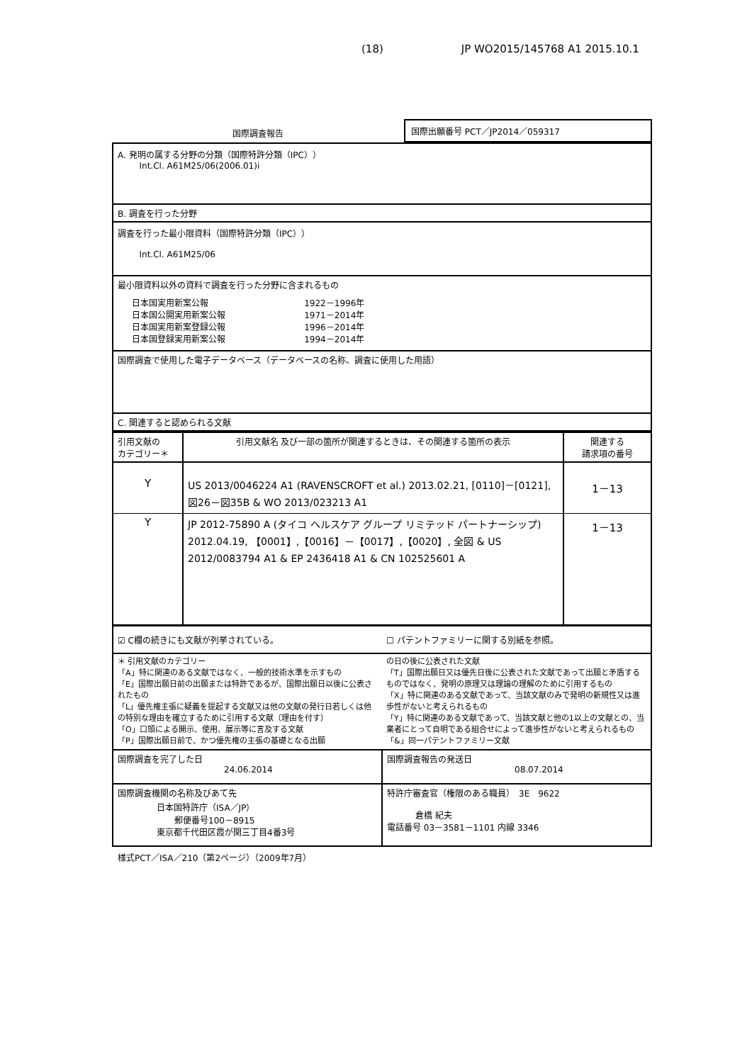(18) JP WO2015/145768 A1 2015.10.1
| 国際調査報告 | 国際出願番号 PCT／JP2014／059317 |
| A. 発明の属する分野の分類（国際特許分類（IPC）） Int.Cl. A61M25/06(2006.01)i |
| B. 調査を行った分野 |
| 調査を行った最小限資料（国際特許分類（IPC）） Int.Cl. A61M25/06 |
| 最小限資料以外の資料で調査を行った分野に含まれるもの / 日本国実用新案公報 / 1922－1996年 / / 日本国公開実用新案公報 / 1971－2014年 / / 日本国実用新案登録公報 / 1996－2014年 / / 日本国登録実用新案公報 / 1994－2014年 / |
| 国際調査で使用した電子データベース（データベースの名称、調査に使用した用語） |
| C. 関連すると認められる文献 |
| 引用文献の カテゴリー＊ | 引用文献名 及び一部の箇所が関連するときは、その関連する箇所の表示 | 関連する 請求項の番号 |
| --- | --- | --- |
| Y | US 2013/0046224 A1 (RAVENSCROFT et al.) 2013.02.21, [0110]－[0121], 図26－図35B & WO 2013/023213 A1 | 1－13 |
| Y | JP 2012-75890 A (タイコ ヘルスケア グループ リミテッド パートナーシップ) 2012.04.19, 【0001】,【0016】－【0017】,【0020】, 全図 & US 2012/0083794 A1 & EP 2436418 A1 & CN 102525601 A | 1－13 |
| ☑ C欄の続きにも文献が列挙されている。 | ☐ パテントファミリーに関する別紙を参照。 |
| ＊ 引用文献のカテゴリー 「A」特に関連のある文献ではなく、一般的技術水準を示すもの 「E」国際出願日前の出願または特許であるが、国際出願日以後に公表されたもの 「L」優先権主張に疑義を提起する文献又は他の文献の発行日若しくは他の特別な理由を確立するために引用する文献（理由を付す） 「O」口頭による開示、使用、展示等に言及する文献 「P」国際出願日前で、かつ優先権の主張の基礎となる出願 | の日の後に公表された文献 「T」国際出願日又は優先日後に公表された文献であって出願と矛盾するものではなく、発明の原理又は理論の理解のために引用するもの 「X」特に関連のある文献であって、当該文献のみで発明の新規性又は進歩性がないと考えられるもの 「Y」特に関連のある文献であって、当該文献と他の1以上の文献との、当業者にとって自明である組合せによって進歩性がないと考えられるもの 「&」同一パテントファミリー文献 |
| 国際調査を完了した日 24.06.2014 | 国際調査報告の発送日 08.07.2014 |
| 国際調査機関の名称及びあて先 日本国特許庁（ISA／JP） 郵便番号100－8915 東京都千代田区霞が関三丁目4番3号 | 特許庁審査官（権限のある職員） 3E 9622 倉橋 紀夫 電話番号 03－3581－1101 内線 3346 |
様式PCT／ISA／210（第2ページ）（2009年7月）